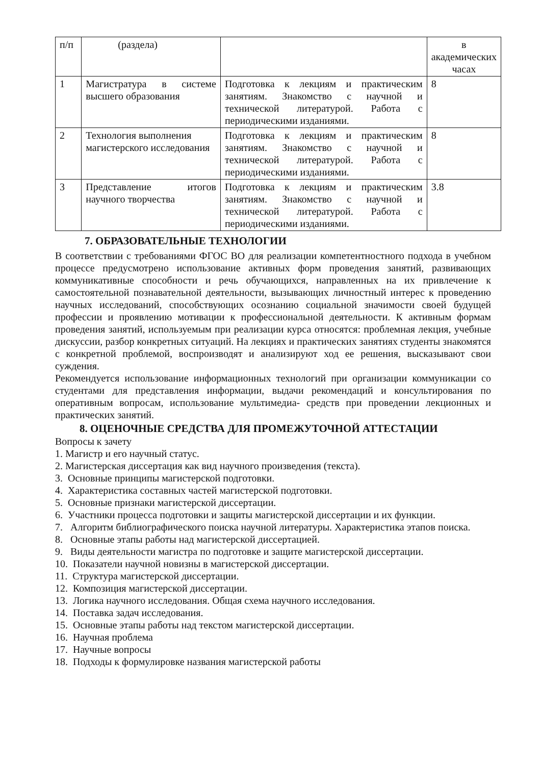| п/п | (раздела) | | в академических часах |
| 1 | Магистратура в системе высшего образования | Подготовка к лекциям и практическим занятиям. Знакомство с научной и технической литературой. Работа с периодическими изданиями. | 8 |
| 2 | Технология выполнения магистерского исследования | Подготовка к лекциям и практическим занятиям. Знакомство с научной и технической литературой. Работа с периодическими изданиями. | 8 |
| 3 | Представление итогов научного творчества | Подготовка к лекциям и практическим занятиям. Знакомство с научной и технической литературой. Работа с периодическими изданиями. | 3.8 |
7. ОБРАЗОВАТЕЛЬНЫЕ ТЕХНОЛОГИИ
В соответствии с требованиями ФГОС ВО для реализации компетентностного подхода в учебном процессе предусмотрено использование активных форм проведения занятий, развивающих коммуникативные способности и речь обучающихся, направленных на их привлечение к самостоятельной познавательной деятельности, вызывающих личностный интерес к проведению научных исследований, способствующих осознанию социальной значимости своей будущей профессии и проявлению мотивации к профессиональной деятельности. К активным формам проведения занятий, используемым при реализации курса относятся: проблемная лекция, учебные дискуссии, разбор конкретных ситуаций. На лекциях и практических занятиях студенты знакомятся с конкретной проблемой, воспроизводят и анализируют ход ее решения, высказывают свои суждения.
Рекомендуется использование информационных технологий при организации коммуникации со студентами для представления информации, выдачи рекомендаций и консультирования по оперативным вопросам, использование мультимедиа- средств при проведении лекционных и практических занятий.
8. ОЦЕНОЧНЫЕ СРЕДСТВА ДЛЯ ПРОМЕЖУТОЧНОЙ АТТЕСТАЦИИ
Вопросы к зачету
1. Магистр и его научный статус.
2. Магистерская диссертация как вид научного произведения (текста).
3. Основные принципы магистерской подготовки.
4. Характеристика составных частей магистерской подготовки.
5. Основные признаки магистерской диссертации.
6. Участники процесса подготовки и защиты магистерской диссертации и их функции.
7. Алгоритм библиографического поиска научной литературы. Характеристика этапов поиска.
8. Основные этапы работы над магистерской диссертацией.
9. Виды деятельности магистра по подготовке и защите магистерской диссертации.
10. Показатели научной новизны в магистерской диссертации.
11. Структура магистерской диссертации.
12. Композиция магистерской диссертации.
13. Логика научного исследования. Общая схема научного исследования.
14. Поставка задач исследования.
15. Основные этапы работы над текстом магистерской диссертации.
16. Научная проблема
17. Научные вопросы
18. Подходы к формулировке названия магистерской работы